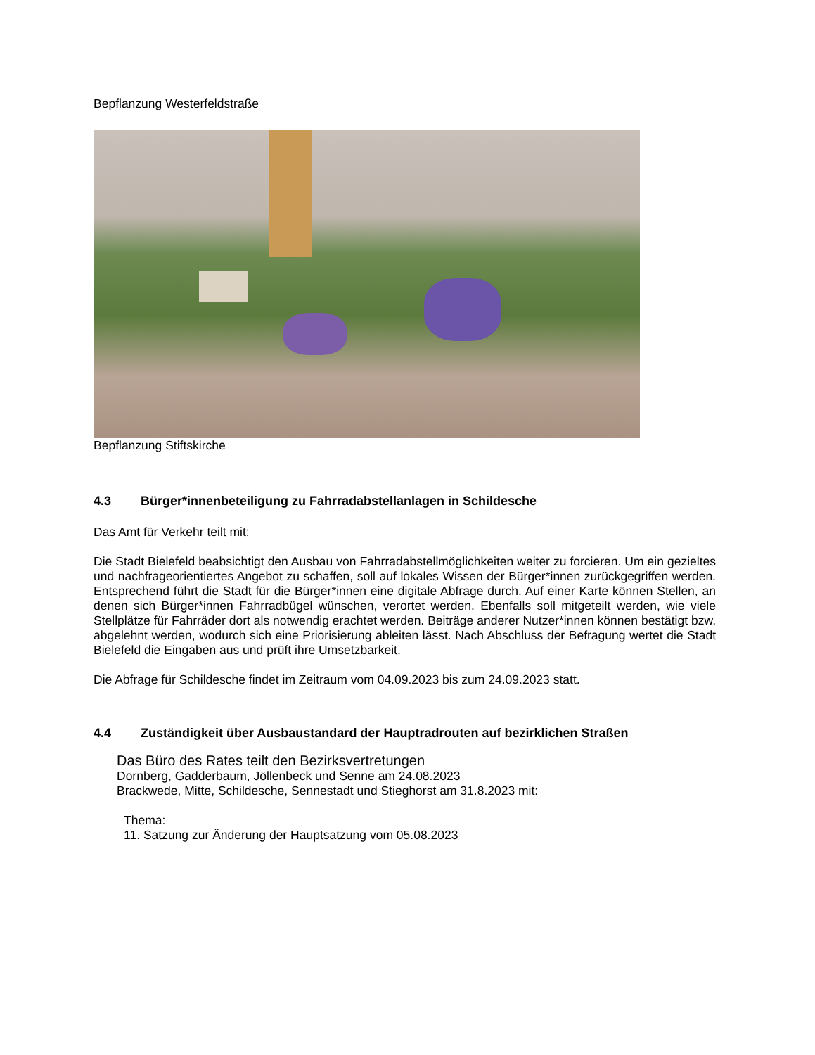Bepflanzung Westerfeldstraße
Bepflanzung Stiftskirche
4.3 Bürger*innenbeteiligung zu Fahrradabstellanlagen in Schildesche
Das Amt für Verkehr teilt mit:
Die Stadt Bielefeld beabsichtigt den Ausbau von Fahrradabstellmöglichkeiten weiter zu forcieren. Um ein gezieltes und nachfrageorientiertes Angebot zu schaffen, soll auf lokales Wissen der Bürger*innen zurückgegriffen werden. Entsprechend führt die Stadt für die Bürger*innen eine digitale Abfrage durch. Auf einer Karte können Stellen, an denen sich Bürger*innen Fahrradbügel wünschen, verortet werden. Ebenfalls soll mitgeteilt werden, wie viele Stellplätze für Fahrräder dort als notwendig erachtet werden. Beiträge anderer Nutzer*innen können bestätigt bzw. abgelehnt werden, wodurch sich eine Priorisierung ableiten lässt. Nach Abschluss der Befragung wertet die Stadt Bielefeld die Eingaben aus und prüft ihre Umsetzbarkeit.
Die Abfrage für Schildesche findet im Zeitraum vom 04.09.2023 bis zum 24.09.2023 statt.
4.4 Zuständigkeit über Ausbaustandard der Hauptradrouten auf bezirklichen Straßen
Das Büro des Rates teilt den Bezirksvertretungen
Dornberg, Gadderbaum, Jöllenbeck und Senne am 24.08.2023
Brackwede, Mitte, Schildesche, Sennestadt und Stieghorst am 31.8.2023 mit:
Thema:
11. Satzung zur Änderung der Hauptsatzung vom 05.08.2023